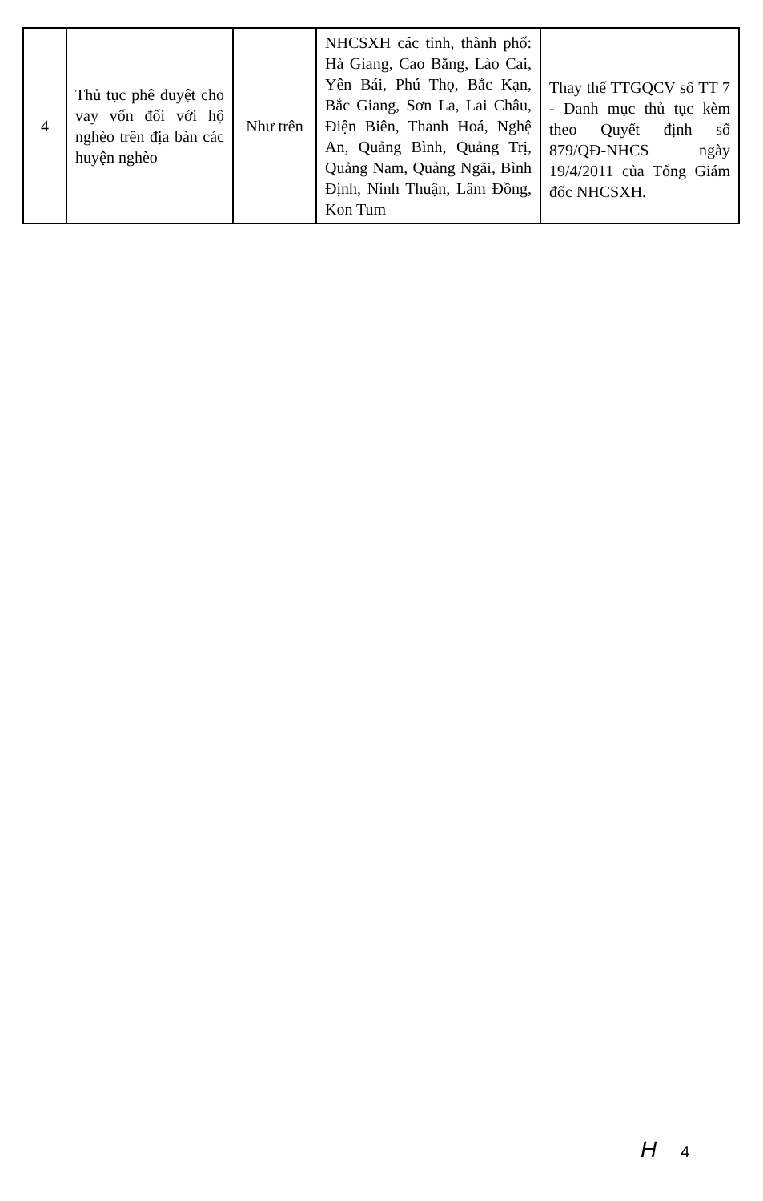| 4 | Thủ tục phê duyệt cho vay vốn đối với hộ nghèo trên địa bàn các huyện nghèo | Như trên | NHCSXH các tỉnh, thành phố: Hà Giang, Cao Bằng, Lào Cai, Yên Bái, Phú Thọ, Bắc Kạn, Bắc Giang, Sơn La, Lai Châu, Điện Biên, Thanh Hoá, Nghệ An, Quảng Bình, Quảng Trị, Quảng Nam, Quảng Ngãi, Bình Định, Ninh Thuận, Lâm Đồng, Kon Tum | Thay thế TTGQCV số TT 7 - Danh mục thủ tục kèm theo Quyết định số 879/QĐ-NHCS ngày 19/4/2011 của Tổng Giám đốc NHCSXH. |
H 4